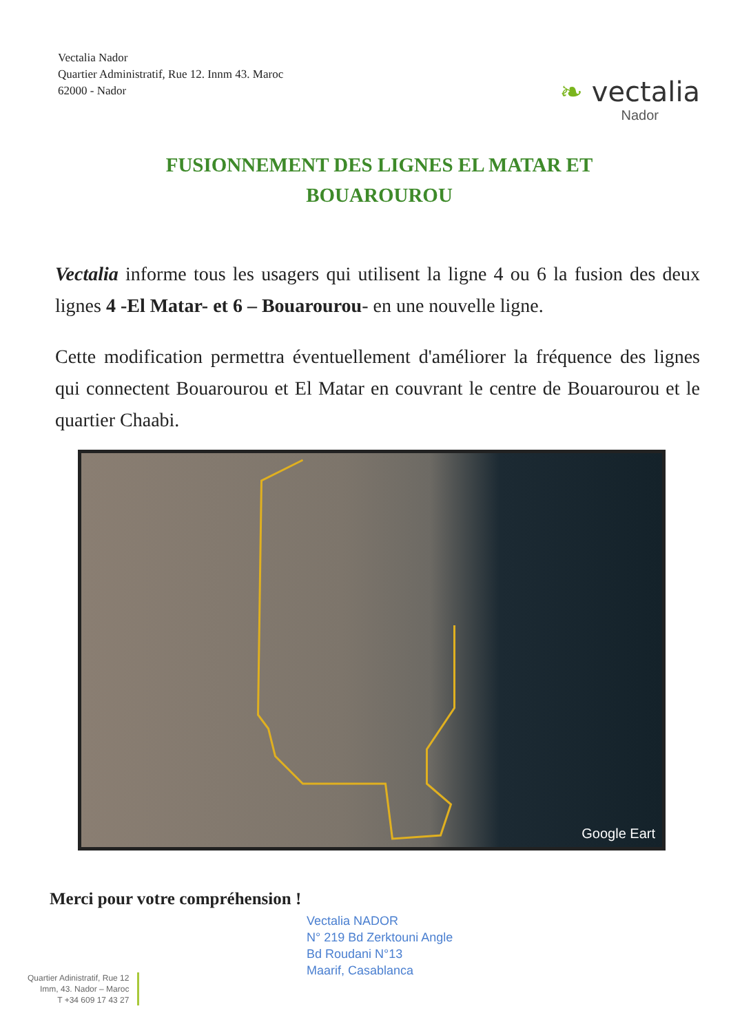Vectalia Nador
Quartier Administratif, Rue 12. Innm 43. Maroc
62000 - Nador
❧ vectalia
Nador
FUSIONNEMENT DES LIGNES EL MATAR ET BOUAROUROU
Vectalia informe tous les usagers qui utilisent la ligne 4 ou 6 la fusion des deux lignes 4 -El Matar- et 6 – Bouarourou- en une nouvelle ligne.
Cette modification permettra éventuellement d'améliorer la fréquence des lignes qui connectent Bouarourou et El Matar en couvrant le centre de Bouarourou et le quartier Chaabi.
Google Eart
Merci pour votre compréhension !
Vectalia NADOR
N° 219 Bd Zerktouni Angle
Bd Roudani N°13
Maarif, Casablanca
Quartier Adinistratif, Rue 12
Imm, 43. Nador – Maroc
T +34 609 17 43 27